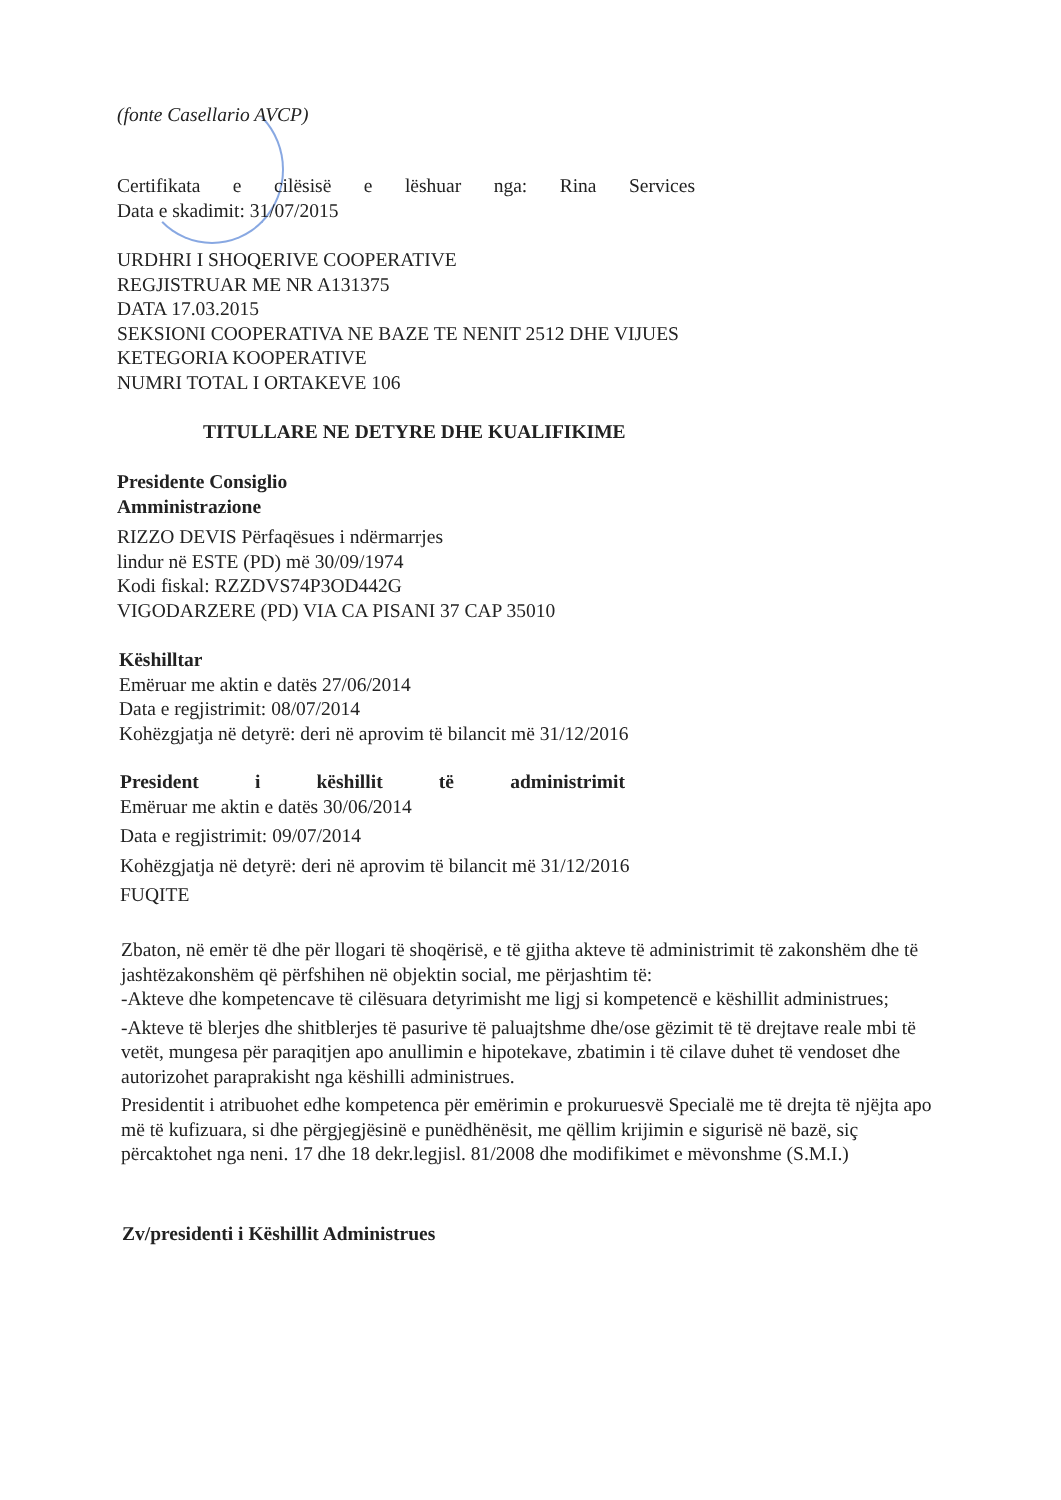(fonte Casellario AVCP)
Certifikata e cilësisë e lëshuar nga: Rina Services
Data e skadimit: 31/07/2015
URDHRI I SHOQERIVE COOPERATIVE
REGJISTRUAR ME NR A131375
DATA 17.03.2015
SEKSIONI COOPERATIVA NE BAZE TE NENIT 2512 DHE VIJUES
KETEGORIA KOOPERATIVE
NUMRI TOTAL I ORTAKEVE 106
TITULLARE NE DETYRE DHE KUALIFIKIME
Presidente Consiglio
Amministrazione
RIZZO DEVIS Përfaqësues i ndërmarrjes
lindur në ESTE (PD) më 30/09/1974
Kodi fiskal: RZZDVS74P3OD442G
VIGODARZERE (PD) VIA CA PISANI 37 CAP 35010
Këshilltar
Emëruar me aktin e datës 27/06/2014
Data e regjistrimit: 08/07/2014
Kohëzgjatja në detyrë: deri në aprovim të bilancit më 31/12/2016
President i këshillit të administrimit
Emëruar me aktin e datës 30/06/2014
Data e regjistrimit: 09/07/2014
Kohëzgjatja në detyrë: deri në aprovim të bilancit më 31/12/2016
FUQITE
Zbaton, në emër të dhe për llogari të shoqërisë, e të gjitha akteve të administrimit të zakonshëm dhe të jashtëzakonshëm që përfshihen në objektin social, me përjashtim të:
-Akteve dhe kompetencave të cilësuara detyrimisht me ligj si kompetencë e këshillit administrues;
-Akteve të blerjes dhe shitblerjes të pasurive të paluajtshme dhe/ose gëzimit të të drejtave reale mbi të vetët, mungesa për paraqitjen apo anullimin e hipotekave, zbatimin i të cilave duhet të vendoset dhe autorizohet paraprakisht nga këshilli administrues.
Presidentit i atribuohet edhe kompetenca për emërimin e prokuruesvë Specialë me të drejta të njëjta apo më të kufizuara, si dhe përgjegjësinë e punëdhënësit, me qëllim krijimin e sigurisë në bazë, siç përcaktohet nga neni. 17 dhe 18 dekr.legjisl. 81/2008 dhe modifikimet e mëvonshme (S.M.I.)
Zv/presidenti i Këshillit Administrues